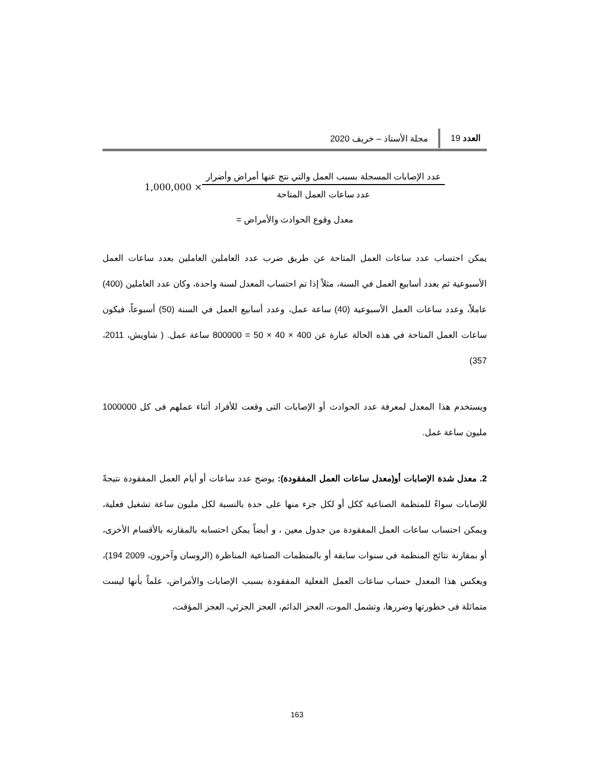العدد 19 مجلة الأستاذ – خريف 2020
1,000,000 ×
عدد الإصابات المسجلة بسبب العمل والتي نتج عنها أمراض وأضرار
عدد ساعات العمل المتاحة
معدل وقوع الحوادث والأمراض =
يمكن احتساب عدد ساعات العمل المتاحة عن طريق ضرب عدد العاملين العاملين بعدد ساعات العمل الأسبوعية ثم بعدد أسابيع العمل في السنة، مثلاً إذا تم احتساب المعدل لسنة واحدة، وكان عدد العاملين (400) عاملاً، وعدد ساعات العمل الأسبوعية (40) ساعة عمل، وعدد أسابيع العمل في السنة (50) أسبوعاً، فيكون ساعات العمل المتاحة في هذه الحالة عبارة عن 400 × 40 × 50 = 800000 ساعة عمل. ( شاويش، 2011، 357)
ويستخدم هذا المعدل لمعرفة عدد الحوادث أو الإصابات التى وقعت للأفراد أثناء عملهم فى كل 1000000 مليون ساعة عمل.
2. معدل شدة الإصابات أو(معدل ساعات العمل المفقودة): يوضح عدد ساعات أو أيام العمل المفقودة نتيجةً للإصابات سواءً للمنظمة الصناعية ككل أو لكل جزء منها على حدة بالنسبة لكل مليون ساعة تشغيل فعلية، ويمكن احتساب ساعات العمل المفقودة من جدول معين ، و أيضاً يمكن احتسابه بالمقارنه بالأقسام الأخرى، أو بمقارنة نتائج المنظمة فى سنوات سابقة أو بالمنظمات الصناعية المناظرة (الروسان وآخرون، 2009 194)، ويعكس هذا المعدل حساب ساعات العمل الفعلية المفقودة بسبب الإصابات والأمراض، علماً بأنها ليست متماثلة فى خطورتها وضررها، وتشمل الموت، العجز الدائم، العجز الجزئي، العجز المؤقت،
163